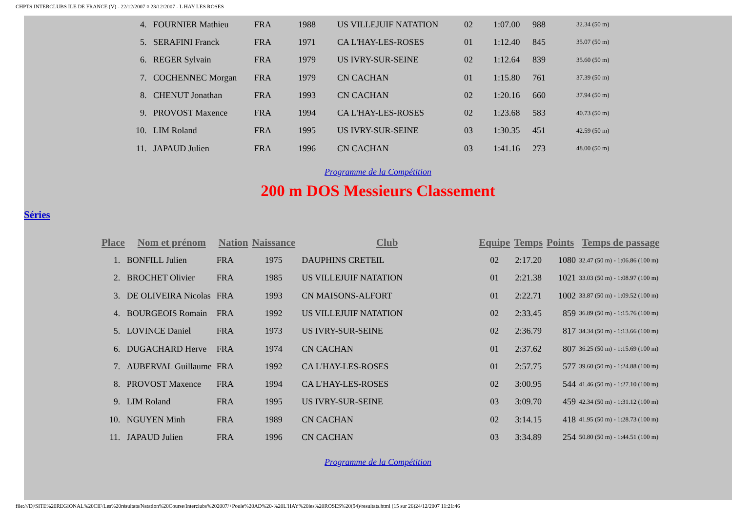CHPTS INTERCLUBS ILE DE FRANCE (V) - 22/12/2007 ¤ 23/12/2007 - L HAY LES ROSES
| 4. | FOURNIER Mathieu | FRA | 1988 | US VILLEJUIF NATATION | 02 | 1:07.00 | 988 | 32.34 (50 m) |
| 5. | SERAFINI Franck | FRA | 1971 | CA L'HAY-LES-ROSES | 01 | 1:12.40 | 845 | 35.07 (50 m) |
| 6. | REGER Sylvain | FRA | 1979 | US IVRY-SUR-SEINE | 02 | 1:12.64 | 839 | 35.60 (50 m) |
| 7. | COCHENNEC Morgan | FRA | 1979 | CN CACHAN | 01 | 1:15.80 | 761 | 37.39 (50 m) |
| 8. | CHENUT Jonathan | FRA | 1993 | CN CACHAN | 02 | 1:20.16 | 660 | 37.94 (50 m) |
| 9. | PROVOST Maxence | FRA | 1994 | CA L'HAY-LES-ROSES | 02 | 1:23.68 | 583 | 40.73 (50 m) |
| 10. | LIM Roland | FRA | 1995 | US IVRY-SUR-SEINE | 03 | 1:30.35 | 451 | 42.59 (50 m) |
| 11. | JAPAUD Julien | FRA | 1996 | CN CACHAN | 03 | 1:41.16 | 273 | 48.00 (50 m) |
Programme de la Compétition
200 m DOS Messieurs Classement
Séries
| Place | Nom et prénom | Nation | Naissance | Club | Equipe | Temps | Points | Temps de passage |
| --- | --- | --- | --- | --- | --- | --- | --- | --- |
| 1. | BONFILL Julien | FRA | 1975 | DAUPHINS CRETEIL | 02 | 2:17.20 | 1080 | 32.47 (50 m) - 1:06.86 (100 m) |
| 2. | BROCHET Olivier | FRA | 1985 | US VILLEJUIF NATATION | 01 | 2:21.38 | 1021 | 33.03 (50 m) - 1:08.97 (100 m) |
| 3. | DE OLIVEIRA Nicolas | FRA | 1993 | CN MAISONS-ALFORT | 01 | 2:22.71 | 1002 | 33.87 (50 m) - 1:09.52 (100 m) |
| 4. | BOURGEOIS Romain | FRA | 1992 | US VILLEJUIF NATATION | 02 | 2:33.45 | 859 | 36.89 (50 m) - 1:15.76 (100 m) |
| 5. | LOVINCE Daniel | FRA | 1973 | US IVRY-SUR-SEINE | 02 | 2:36.79 | 817 | 34.34 (50 m) - 1:13.66 (100 m) |
| 6. | DUGACHARD Herve | FRA | 1974 | CN CACHAN | 01 | 2:37.62 | 807 | 36.25 (50 m) - 1:15.69 (100 m) |
| 7. | AUBERVAL Guillaume | FRA | 1992 | CA L'HAY-LES-ROSES | 01 | 2:57.75 | 577 | 39.60 (50 m) - 1:24.88 (100 m) |
| 8. | PROVOST Maxence | FRA | 1994 | CA L'HAY-LES-ROSES | 02 | 3:00.95 | 544 | 41.46 (50 m) - 1:27.10 (100 m) |
| 9. | LIM Roland | FRA | 1995 | US IVRY-SUR-SEINE | 03 | 3:09.70 | 459 | 42.34 (50 m) - 1:31.12 (100 m) |
| 10. | NGUYEN Minh | FRA | 1989 | CN CACHAN | 02 | 3:14.15 | 418 | 41.95 (50 m) - 1:28.73 (100 m) |
| 11. | JAPAUD Julien | FRA | 1996 | CN CACHAN | 03 | 3:34.89 | 254 | 50.80 (50 m) - 1:44.51 (100 m) |
Programme de la Compétition
file:///D|/SITE%20REGIONAL%20CIF/Les%20résultats/Natation%20Course/Interclubs%202007/+Poule%20AD%20-%20L'HAY%20les%20ROSES%20(94)/resultats.html (15 sur 26)24/12/2007 11:21:46